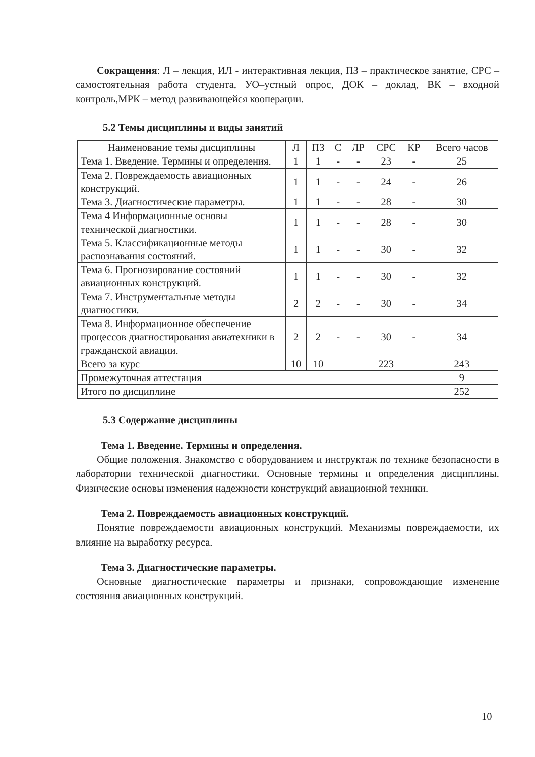Сокращения: Л – лекция, ИЛ - интерактивная лекция, ПЗ – практическое занятие, СРС – самостоятельная работа студента, УО–устный опрос, ДОК – доклад, ВК – входной контроль,МРК – метод развивающейся кооперации.
5.2 Темы дисциплины и виды занятий
| Наименование темы дисциплины | Л | ПЗ | С | ЛР | СРС | КР | Всего часов |
| --- | --- | --- | --- | --- | --- | --- | --- |
| Тема 1. Введение. Термины и определения. | 1 | 1 | - | - | 23 | - | 25 |
| Тема 2. Повреждаемость авиационных конструкций. | 1 | 1 | - | - | 24 | - | 26 |
| Тема 3. Диагностические параметры. | 1 | 1 | - | - | 28 | - | 30 |
| Тема 4 Информационные основы технической диагностики. | 1 | 1 | - | - | 28 | - | 30 |
| Тема 5. Классификационные методы распознавания состояний. | 1 | 1 | - | - | 30 | - | 32 |
| Тема 6. Прогнозирование состояний авиационных конструкций. | 1 | 1 | - | - | 30 | - | 32 |
| Тема 7. Инструментальные методы диагностики. | 2 | 2 | - | - | 30 | - | 34 |
| Тема 8. Информационное обеспечение процессов диагностирования авиатехники в гражданской авиации. | 2 | 2 | - | - | 30 | - | 34 |
| Всего за курс | 10 | 10 | | | 223 | | 243 |
| Промежуточная аттестация | | | | | | | 9 |
| Итого по дисциплине | | | | | | | 252 |
5.3 Содержание дисциплины
Тема 1. Введение. Термины и определения.
Общие положения. Знакомство с оборудованием и инструктаж по технике безопасности в лаборатории технической диагностики. Основные термины и определения дисциплины. Физические основы изменения надежности конструкций авиационной техники.
Тема 2. Повреждаемость авиационных конструкций.
Понятие повреждаемости авиационных конструкций. Механизмы повреждаемости, их влияние на выработку ресурса.
Тема 3. Диагностические параметры.
Основные диагностические параметры и признаки, сопровождающие изменение состояния авиационных конструкций.
10